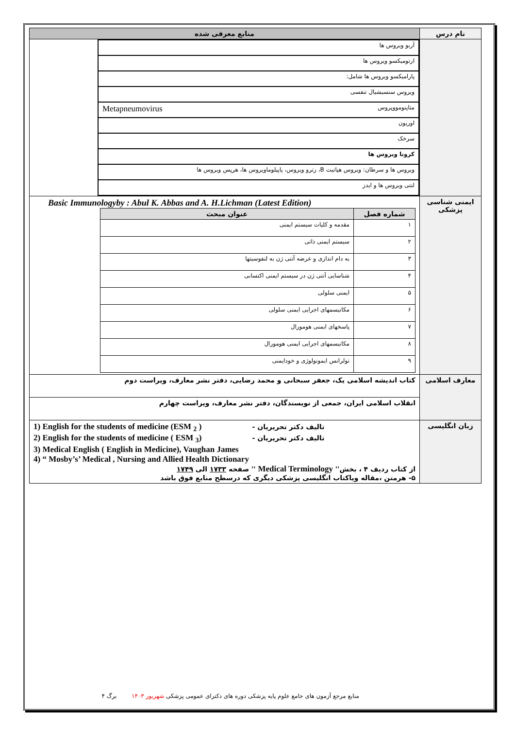| نام درس | منابع معرفی شده |
| --- | --- |
| | / آربو ویروس ها / / ارتومیکسو ویروس ها / / پارامیکسو ویروس ها شامل: / / ویروس سنسیشیال تنفسی / / متاپنومووپروس Metapneumovirus / / اوریون / / سرخک / / کرونا ویروس ها / / ویروس ها و سرطان: ویروس هپاتیت B، رترو ویروس، پاپیلوماویروس ها، هرپس ویروس ها / / لنتی ویروس ها و ایدز / |
| ایمنی شناسی پزشکی | Basic Immunologyby : Abul K. Abbas and A. H.Lichman (Latest Edition) / شماره فصل / عنوان مبحث / / --- / --- / / ۱ / مقدمه و کلیات سیستم ایمنی / / ۲ / سیستم ایمنی ذاتی / / ۳ / به دام اندازی و عرضه آنتی ژن به لنفوسیتها / / ۴ / شناسایی آنتی ژن در سیستم ایمنی اکتسابی / / ۵ / ایمنی سلولی / / ۶ / مکانیسمهای اجرایی ایمنی سلولی / / ۷ / پاسخهای ایمنی هومورال / / ۸ / مکانیسمهای اجرایی ایمنی هومورال / / ۹ / تولرانس ایمونولوژی و خودایمنی / |
| معارف اسلامی | کتاب اندیشه اسلامی یک، جعفر سبحانی و محمد رضایی، دفتر نشر معارف، ویراست دوم |
| | انقلاب اسلامی ایران، جمعی از نویسندگان، دفتر نشر معارف، ویراست چهارم |
| زبان انگلیسی | 1) English for the students of medicine (ESM <sub>2</sub> ) تالیف دکتر تحریریان - 2) English for the students of medicine ( ESM <sub>3</sub>) تالیف دکتر تحریریان - 3) Medical English ( English in Medicine), Vaughan James 4) “ Mosby’s’ Medical , Nursing and Allied Health Dictionary از کتاب ردیف ۴ ، بخش'' Medical Terminology '' صفحه ۱۷۳۳ الی ۱۷۴۹ ۵- هرمتن ،مقاله ویاکتاب انگلیسی پزشکی دیگری که درسطح منابع فوق باشد |
منابع مرجع آزمون های جامع علوم پایه پزشکی دوره های دکترای عمومی پزشکی شهریور ۱۴۰۳ برگ ۴